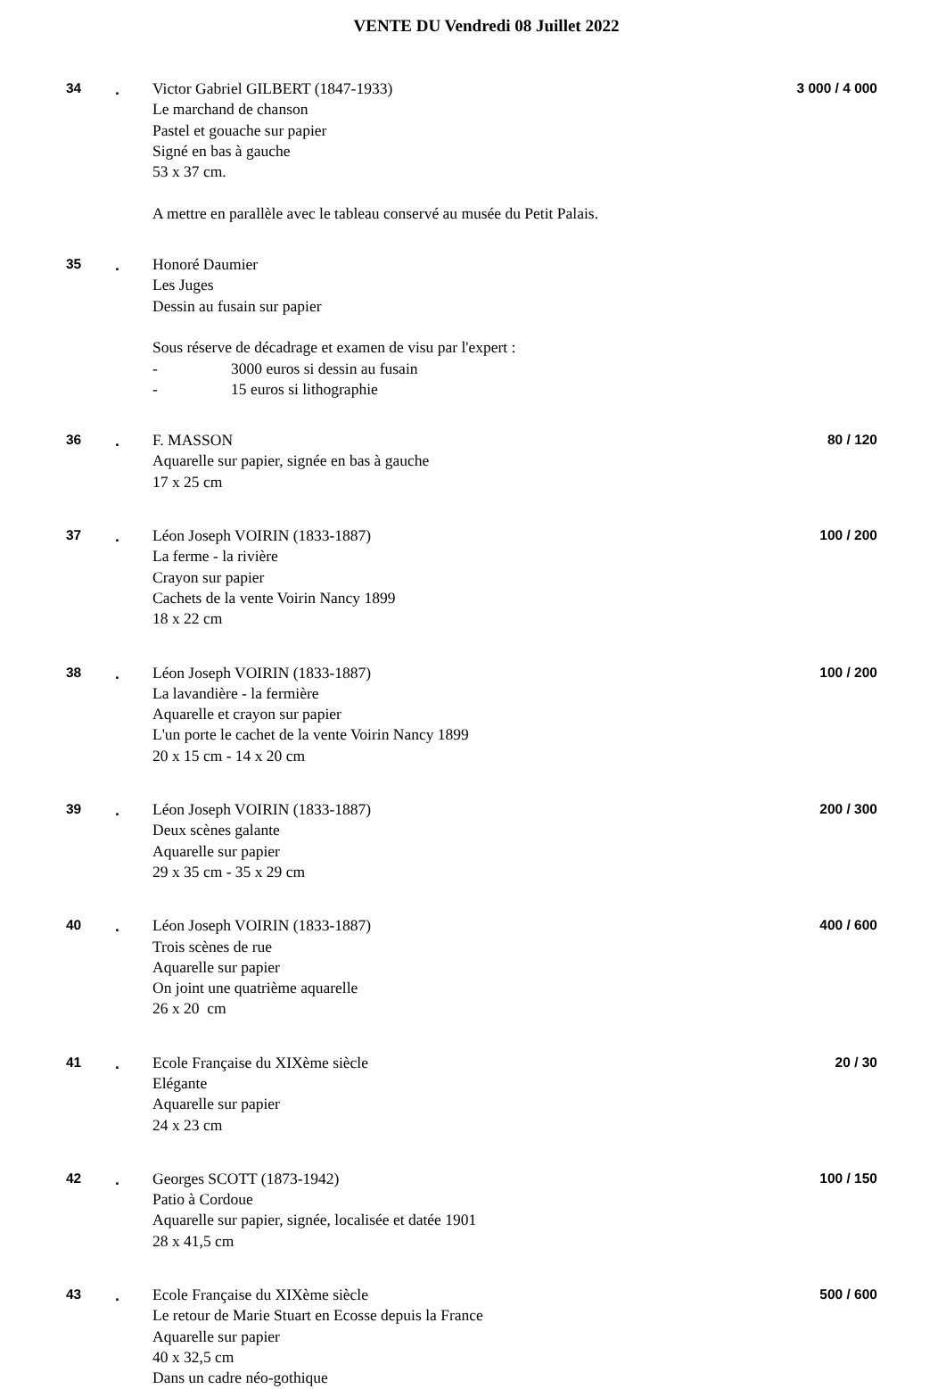VENTE DU Vendredi 08 Juillet 2022
34 .
Victor Gabriel GILBERT (1847-1933)
Le marchand de chanson
Pastel et gouache sur papier
Signé en bas à gauche
53 x 37 cm.
A mettre en parallèle avec le tableau conservé au musée du Petit Palais.
3 000 / 4 000
35 .
Honoré Daumier
Les Juges
Dessin au fusain sur papier
Sous réserve de décadrage et examen de visu par l'expert :
- 3000 euros si dessin au fusain
- 15 euros si lithographie
36 .
F. MASSON
Aquarelle sur papier, signée en bas à gauche
17 x 25 cm
80 / 120
37 .
Léon Joseph VOIRIN (1833-1887)
La ferme - la rivière
Crayon sur papier
Cachets de la vente Voirin Nancy 1899
18 x 22 cm
100 / 200
38 .
Léon Joseph VOIRIN (1833-1887)
La lavandière - la fermière
Aquarelle et crayon sur papier
L'un porte le cachet de la vente Voirin Nancy 1899
20 x 15 cm - 14 x 20 cm
100 / 200
39 .
Léon Joseph VOIRIN (1833-1887)
Deux scènes galante
Aquarelle sur papier
29 x 35 cm - 35 x 29 cm
200 / 300
40 .
Léon Joseph VOIRIN (1833-1887)
Trois scènes de rue
Aquarelle sur papier
On joint une quatrième aquarelle
26 x 20 cm
400 / 600
41 .
Ecole Française du XIXème siècle
Elégante
Aquarelle sur papier
24 x 23 cm
20 / 30
42 .
Georges SCOTT (1873-1942)
Patio à Cordoue
Aquarelle sur papier, signée, localisée et datée 1901
28 x 41,5 cm
100 / 150
43 .
Ecole Française du XIXème siècle
Le retour de Marie Stuart en Ecosse depuis la France
Aquarelle sur papier
40 x 32,5 cm
Dans un cadre néo-gothique
500 / 600